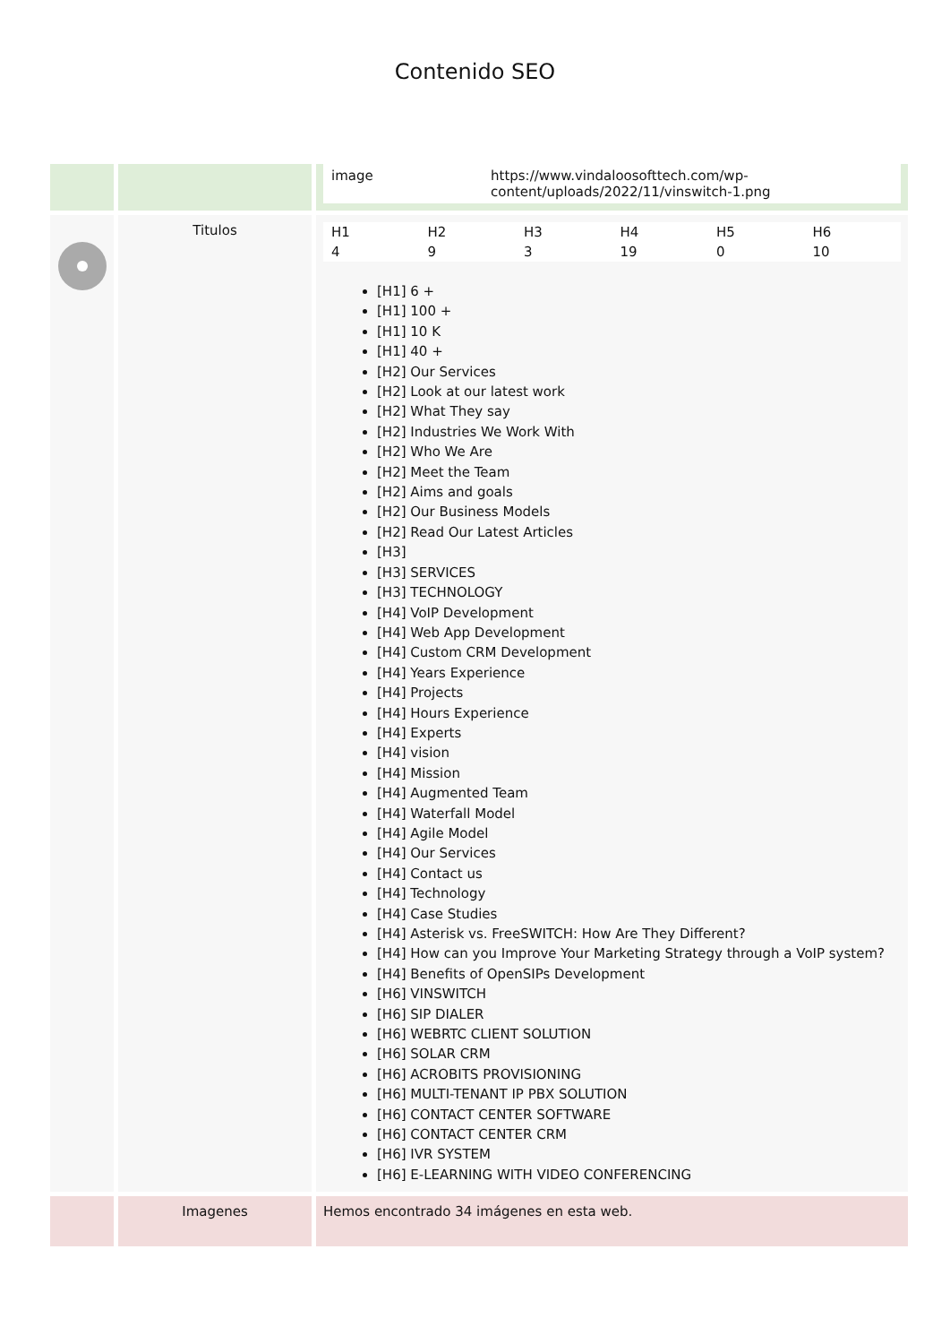Contenido SEO
| | | / image / https://www.vindaloosofttech.com/wp-content/uploads/2022/11/vinswitch-1.png / |
| | Titulos | / H1 / H2 / H3 / H4 / H5 / H6 / / 4 / 9 / 3 / 19 / 0 / 10 / [H1] 6 + [H1] 100 + [H1] 10 K [H1] 40 + [H2] Our Services [H2] Look at our latest work [H2] What They say [H2] Industries We Work With [H2] Who We Are [H2] Meet the Team [H2] Aims and goals [H2] Our Business Models [H2] Read Our Latest Articles [H3] [H3] SERVICES [H3] TECHNOLOGY [H4] VoIP Development [H4] Web App Development [H4] Custom CRM Development [H4] Years Experience [H4] Projects [H4] Hours Experience [H4] Experts [H4] vision [H4] Mission [H4] Augmented Team [H4] Waterfall Model [H4] Agile Model [H4] Our Services [H4] Contact us [H4] Technology [H4] Case Studies [H4] Asterisk vs. FreeSWITCH: How Are They Different? [H4] How can you Improve Your Marketing Strategy through a VoIP system? [H4] Benefits of OpenSIPs Development [H6] VINSWITCH [H6] SIP DIALER [H6] WEBRTC CLIENT SOLUTION [H6] SOLAR CRM [H6] ACROBITS PROVISIONING [H6] MULTI-TENANT IP PBX SOLUTION [H6] CONTACT CENTER SOFTWARE [H6] CONTACT CENTER CRM [H6] IVR SYSTEM [H6] E-LEARNING WITH VIDEO CONFERENCING |
| | Imagenes | Hemos encontrado 34 imágenes en esta web. |